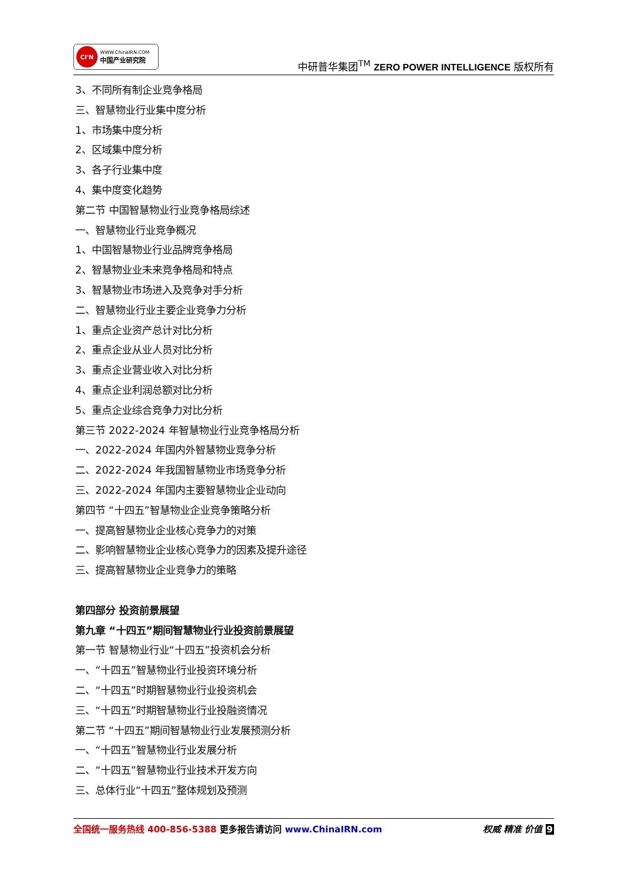CI'N
WWW.ChinaIRN.COM
中国产业研究院
中研普华集团<sup>TM</sup> ZERO POWER INTELLIGENCE 版权所有
3、不同所有制企业竞争格局
三、智慧物业行业集中度分析
1、市场集中度分析
2、区域集中度分析
3、各子行业集中度
4、集中度变化趋势
第二节 中国智慧物业行业竞争格局综述
一、智慧物业行业竞争概况
1、中国智慧物业行业品牌竞争格局
2、智慧物业业未来竞争格局和特点
3、智慧物业市场进入及竞争对手分析
二、智慧物业行业主要企业竞争力分析
1、重点企业资产总计对比分析
2、重点企业从业人员对比分析
3、重点企业营业收入对比分析
4、重点企业利润总额对比分析
5、重点企业综合竞争力对比分析
第三节 2022-2024 年智慧物业行业竞争格局分析
一、2022-2024 年国内外智慧物业竞争分析
二、2022-2024 年我国智慧物业市场竞争分析
三、2022-2024 年国内主要智慧物业企业动向
第四节 “十四五”智慧物业企业竞争策略分析
一、提高智慧物业企业核心竞争力的对策
二、影响智慧物业企业核心竞争力的因素及提升途径
三、提高智慧物业企业竞争力的策略
第四部分 投资前景展望
第九章 “十四五”期间智慧物业行业投资前景展望
第一节 智慧物业行业“十四五”投资机会分析
一、“十四五”智慧物业行业投资环境分析
二、“十四五”时期智慧物业行业投资机会
三、“十四五”时期智慧物业行业投融资情况
第二节 “十四五”期间智慧物业行业发展预测分析
一、“十四五”智慧物业行业发展分析
二、“十四五”智慧物业行业技术开发方向
三、总体行业“十四五”整体规划及预测
全国统一服务热线 400-856-5388 更多报告请访问 www.ChinaIRN.com
权威 精准 价值 9